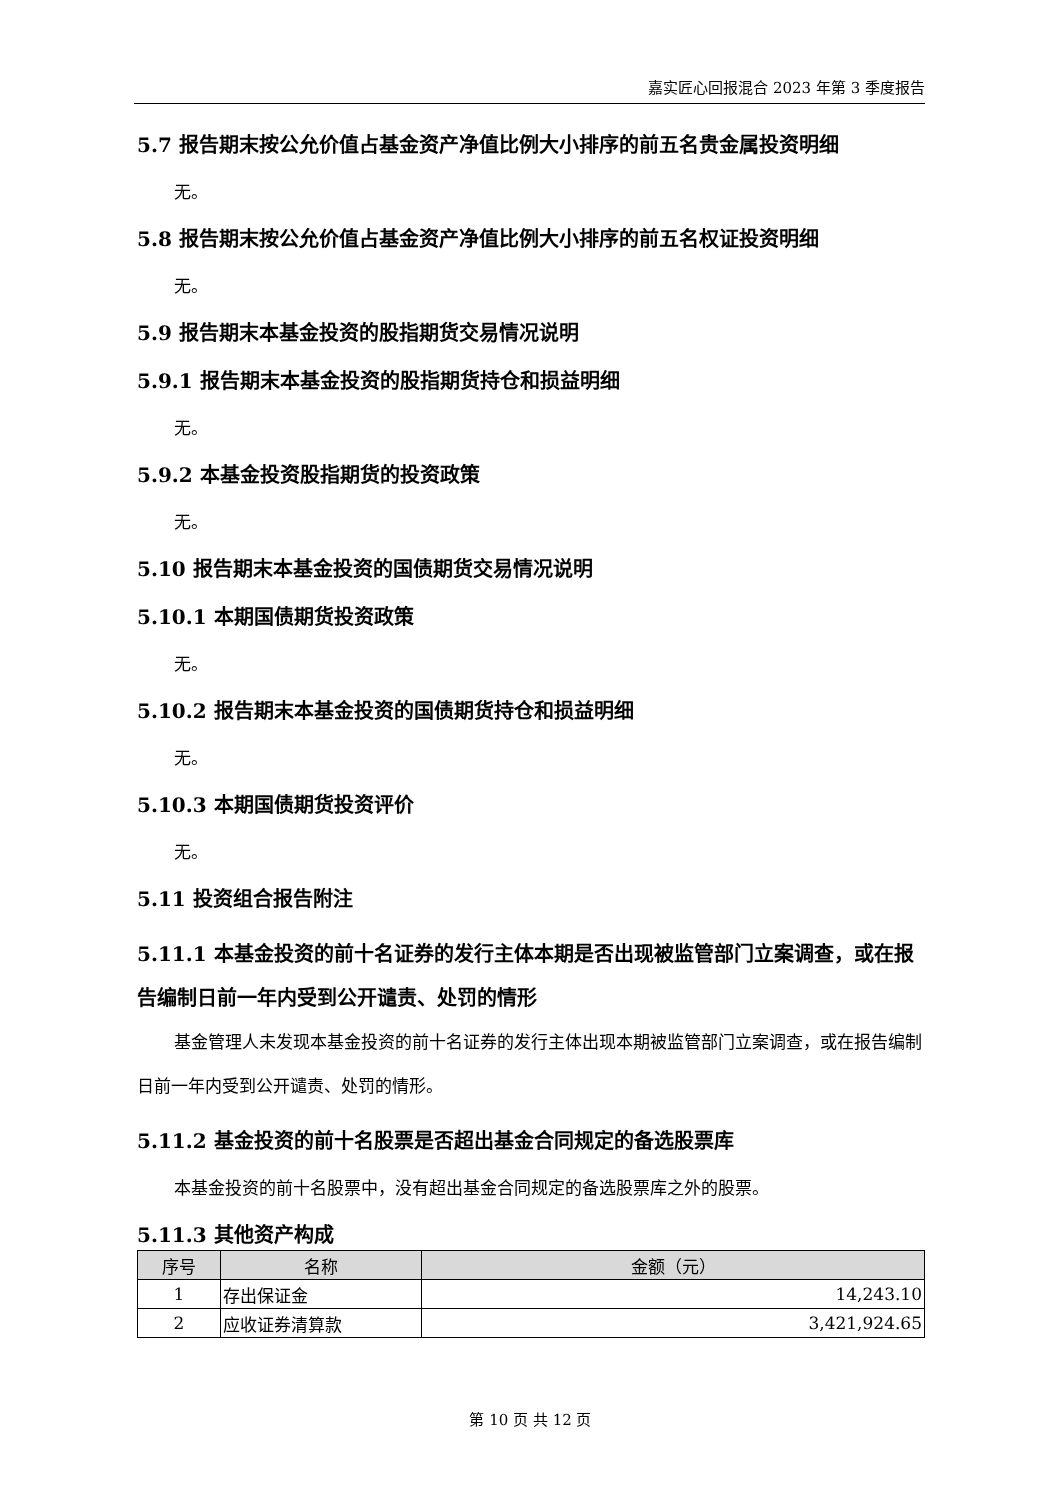嘉实匠心回报混合 2023 年第 3 季度报告
5.7 报告期末按公允价值占基金资产净值比例大小排序的前五名贵金属投资明细
无。
5.8 报告期末按公允价值占基金资产净值比例大小排序的前五名权证投资明细
无。
5.9 报告期末本基金投资的股指期货交易情况说明
5.9.1 报告期末本基金投资的股指期货持仓和损益明细
无。
5.9.2 本基金投资股指期货的投资政策
无。
5.10 报告期末本基金投资的国债期货交易情况说明
5.10.1 本期国债期货投资政策
无。
5.10.2 报告期末本基金投资的国债期货持仓和损益明细
无。
5.10.3 本期国债期货投资评价
无。
5.11 投资组合报告附注
5.11.1 本基金投资的前十名证券的发行主体本期是否出现被监管部门立案调查，或在报告编制日前一年内受到公开谴责、处罚的情形
基金管理人未发现本基金投资的前十名证券的发行主体出现本期被监管部门立案调查，或在报告编制日前一年内受到公开谴责、处罚的情形。
5.11.2 基金投资的前十名股票是否超出基金合同规定的备选股票库
本基金投资的前十名股票中，没有超出基金合同规定的备选股票库之外的股票。
5.11.3 其他资产构成
| 序号 | 名称 | 金额（元） |
| --- | --- | --- |
| 1 | 存出保证金 | 14,243.10 |
| 2 | 应收证券清算款 | 3,421,924.65 |
第 10 页 共 12 页